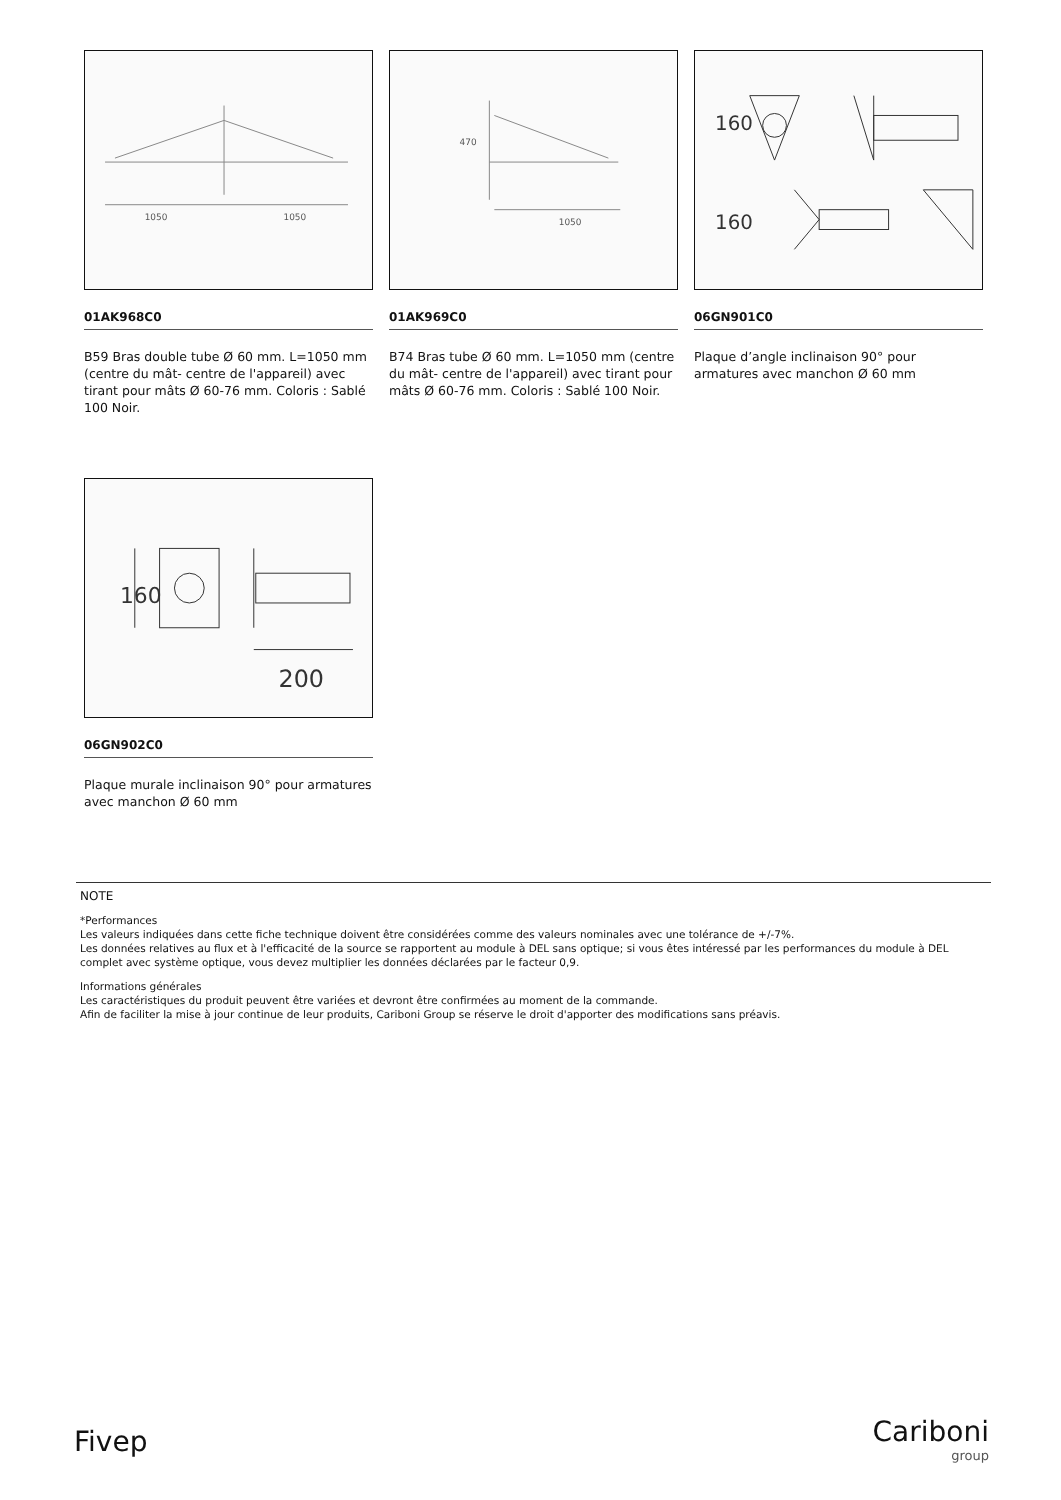1050
1050
01AK968C0
B59 Bras double tube Ø 60 mm. L=1050 mm (centre du mât- centre de l'appareil) avec tirant pour mâts Ø 60-76 mm. Coloris : Sablé 100 Noir.
1050
470
01AK969C0
B74 Bras tube Ø 60 mm. L=1050 mm (centre du mât- centre de l'appareil) avec tirant pour mâts Ø 60-76 mm. Coloris : Sablé 100 Noir.
160
160
06GN901C0
Plaque d’angle inclinaison 90° pour armatures avec manchon Ø 60 mm
160
200
06GN902C0
Plaque murale inclinaison 90° pour armatures avec manchon Ø 60 mm
NOTE
*Performances
Les valeurs indiquées dans cette fiche technique doivent être considérées comme des valeurs nominales avec une tolérance de +/-7%.
Les données relatives au flux et à l'efficacité de la source se rapportent au module à DEL sans optique; si vous êtes intéressé par les performances du module à DEL complet avec système optique, vous devez multiplier les données déclarées par le facteur 0,9.
Informations générales
Les caractéristiques du produit peuvent être variées et devront être confirmées au moment de la commande.
Afin de faciliter la mise à jour continue de leur produits, Cariboni Group se réserve le droit d'apporter des modifications sans préavis.
Fivep Cariboni
group